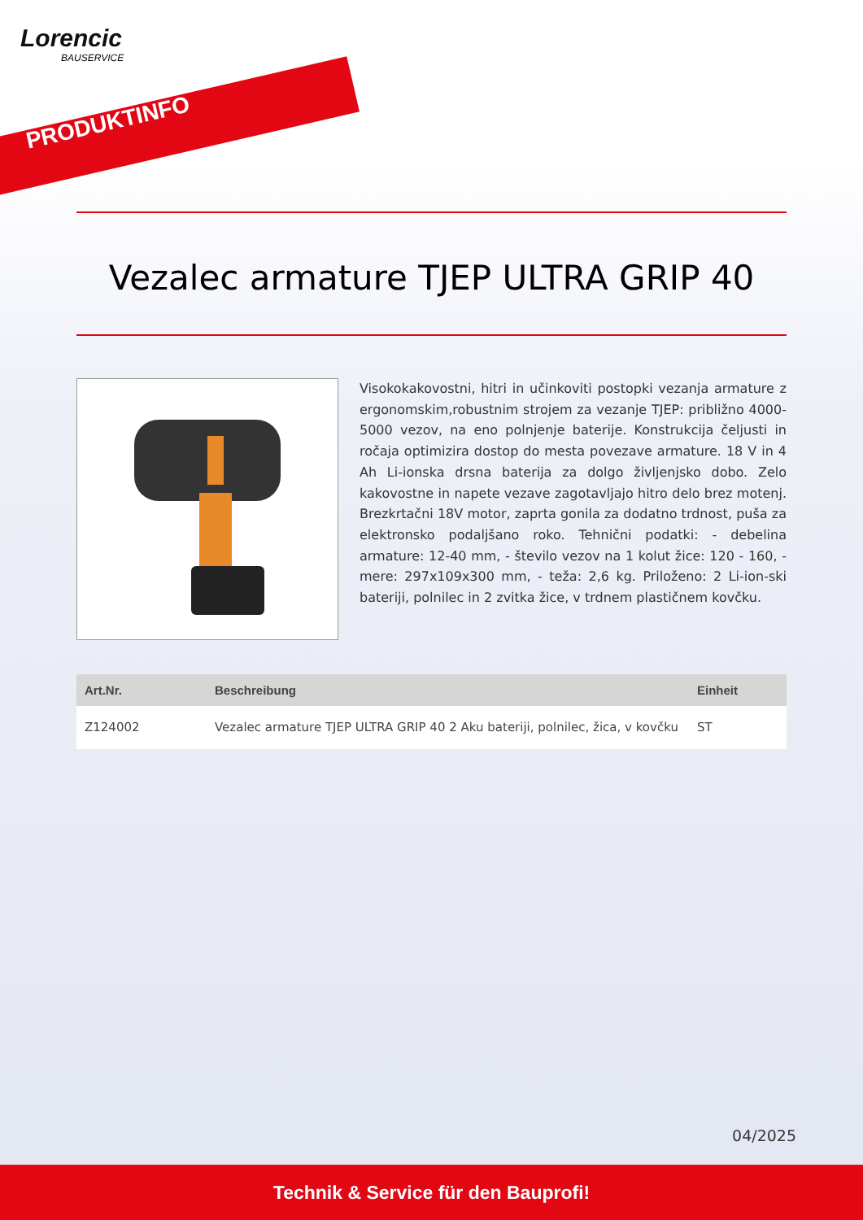Lorencic
BAUSERVICE
PRODUKTINFO
Vezalec armature TJEP ULTRA GRIP 40
Visokokakovostni, hitri in učinkoviti postopki vezanja armature z ergonomskim,robustnim strojem za vezanje TJEP: približno 4000-5000 vezov, na eno polnjenje baterije. Konstrukcija čeljusti in ročaja optimizira dostop do mesta povezave armature. 18 V in 4 Ah Li-ionska drsna baterija za dolgo življenjsko dobo. Zelo kakovostne in napete vezave zagotavljajo hitro delo brez motenj. Brezkrtačni 18V motor, zaprta gonila za dodatno trdnost, puša za elektronsko podaljšano roko. Tehnični podatki: - debelina armature: 12-40 mm, - število vezov na 1 kolut žice: 120 - 160, - mere: 297x109x300 mm, - teža: 2,6 kg. Priloženo: 2 Li-ion-ski bateriji, polnilec in 2 zvitka žice, v trdnem plastičnem kovčku.
| Art.Nr. | Beschreibung | Einheit |
| --- | --- | --- |
| Z124002 | Vezalec armature TJEP ULTRA GRIP 40 2 Aku bateriji, polnilec, žica, v kovčku | ST |
04/2025
Technik & Service für den Bauprofi!